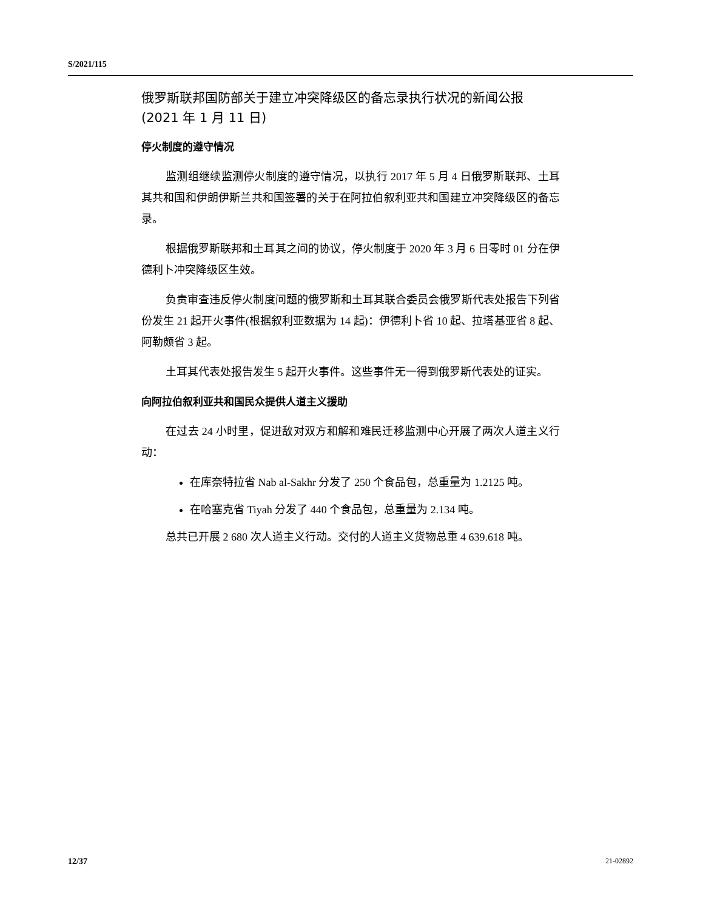S/2021/115
俄罗斯联邦国防部关于建立冲突降级区的备忘录执行状况的新闻公报
(2021 年 1 月 11 日)
停火制度的遵守情况
监测组继续监测停火制度的遵守情况，以执行 2017 年 5 月 4 日俄罗斯联邦、土耳其共和国和伊朗伊斯兰共和国签署的关于在阿拉伯叙利亚共和国建立冲突降级区的备忘录。
根据俄罗斯联邦和土耳其之间的协议，停火制度于 2020 年 3 月 6 日零时 01 分在伊德利卜冲突降级区生效。
负责审查违反停火制度问题的俄罗斯和土耳其联合委员会俄罗斯代表处报告下列省份发生 21 起开火事件(根据叙利亚数据为 14 起)：伊德利卜省 10 起、拉塔基亚省 8 起、阿勒颇省 3 起。
土耳其代表处报告发生 5 起开火事件。这些事件无一得到俄罗斯代表处的证实。
向阿拉伯叙利亚共和国民众提供人道主义援助
在过去 24 小时里，促进敌对双方和解和难民迁移监测中心开展了两次人道主义行动：
在库奈特拉省 Nab al-Sakhr 分发了 250 个食品包，总重量为 1.2125 吨。
在哈塞克省 Tiyah 分发了 440 个食品包，总重量为 2.134 吨。
总共已开展 2 680 次人道主义行动。交付的人道主义货物总重 4 639.618 吨。
12/37 21-02892